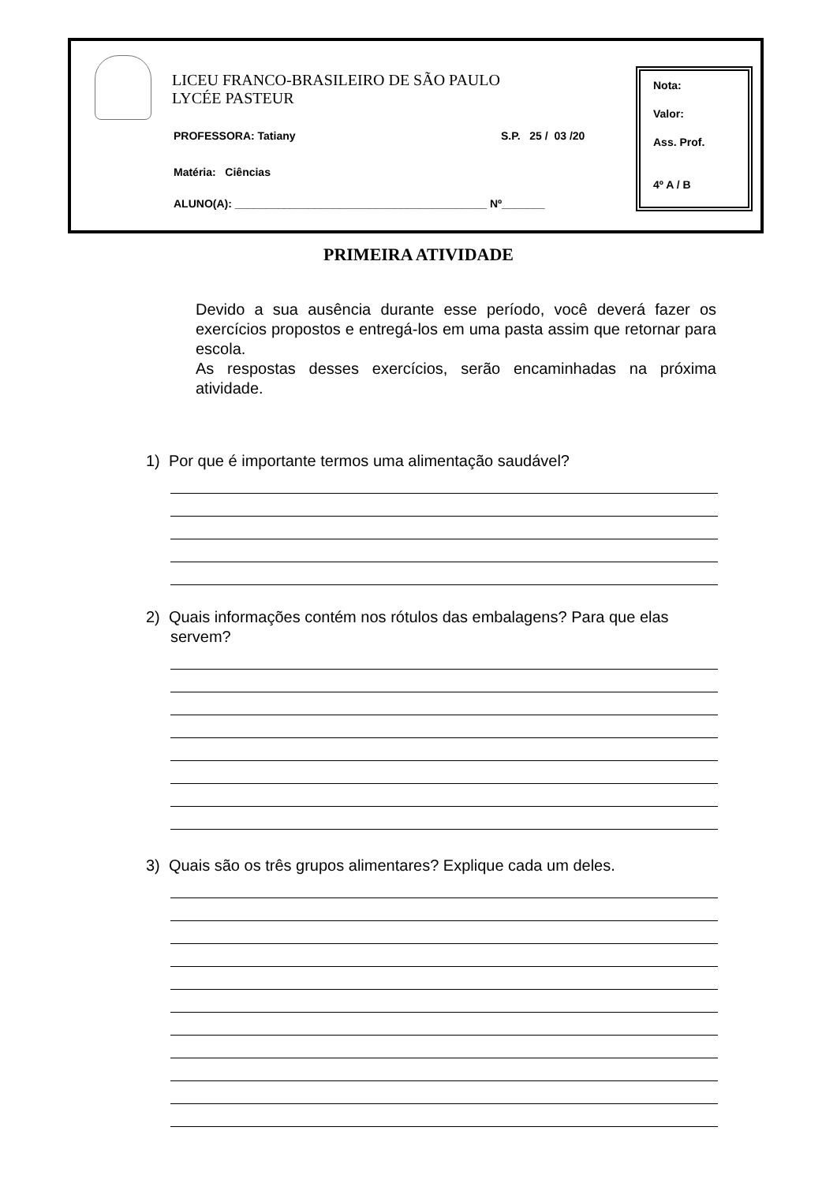LICEU FRANCO-BRASILEIRO DE SÃO PAULO
LYCÉE PASTEUR
PROFESSORA: Tatiany S.P. 25 / 03 /20
Matéria: Ciências
ALUNO(A): _________________________________________ Nº_______
Nota:
Valor:
Ass. Prof.
4º A / B
PRIMEIRA ATIVIDADE
Devido a sua ausência durante esse período, você deverá fazer os exercícios propostos e entregá-los em uma pasta assim que retornar para escola.
As respostas desses exercícios, serão encaminhadas na próxima atividade.
1) Por que é importante termos uma alimentação saudável?
2) Quais informações contém nos rótulos das embalagens? Para que elas servem?
3) Quais são os três grupos alimentares? Explique cada um deles.